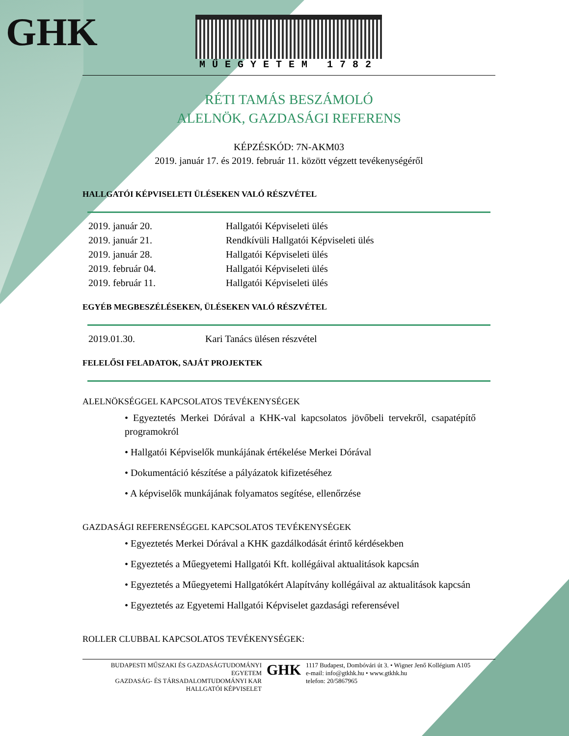GHK
MŰEGYETEM 1782
RÉTI TAMÁS BESZÁMOLÓ
ALELNÖK, GAZDASÁGI REFERENS
KÉPZÉSKÓD: 7N-AKM03
2019. január 17. és 2019. február 11. között végzett tevékenységéről
HALLGATÓI KÉPVISELETI ÜLÉSEKEN VALÓ RÉSZVÉTEL
| 2019. január 20. | Hallgatói Képviseleti ülés |
| 2019. január 21. | Rendkívüli Hallgatói Képviseleti ülés |
| 2019. január 28. | Hallgatói Képviseleti ülés |
| 2019. február 04. | Hallgatói Képviseleti ülés |
| 2019. február 11. | Hallgatói Képviseleti ülés |
EGYÉB MEGBESZÉLÉSEKEN, ÜLÉSEKEN VALÓ RÉSZVÉTEL
| 2019.01.30. | Kari Tanács ülésen részvétel |
FELELŐSI FELADATOK, SAJÁT PROJEKTEK
ALELNÖKSÉGGEL KAPCSOLATOS TEVÉKENYSÉGEK
• Egyeztetés Merkei Dórával a KHK-val kapcsolatos jövőbeli tervekről, csapatépítő programokról
• Hallgatói Képviselők munkájának értékelése Merkei Dórával
• Dokumentáció készítése a pályázatok kifizetéséhez
• A képviselők munkájának folyamatos segítése, ellenőrzése
GAZDASÁGI REFERENSÉGGEL KAPCSOLATOS TEVÉKENYSÉGEK
• Egyeztetés Merkei Dórával a KHK gazdálkodását érintő kérdésekben
• Egyeztetés a Műegyetemi Hallgatói Kft. kollégáival aktualitások kapcsán
• Egyeztetés a Műegyetemi Hallgatókért Alapítvány kollégáival az aktualitások kapcsán
• Egyeztetés az Egyetemi Hallgatói Képviselet gazdasági referensével
ROLLER CLUBBAL KAPCSOLATOS TEVÉKENYSÉGEK:
BUDAPESTI MŰSZAKI ÉS GAZDASÁGTUDOMÁNYI EGYETEM
GAZDASÁG- ÉS TÁRSADALOMTUDOMÁNYI KAR
HALLGATÓI KÉPVISELET
GHK
1117 Budapest, Dombóvári út 3. • Wigner Jenő Kollégium A105
e-mail: info@gtkhk.hu • www.gtkhk.hu
telefon: 20/5867965